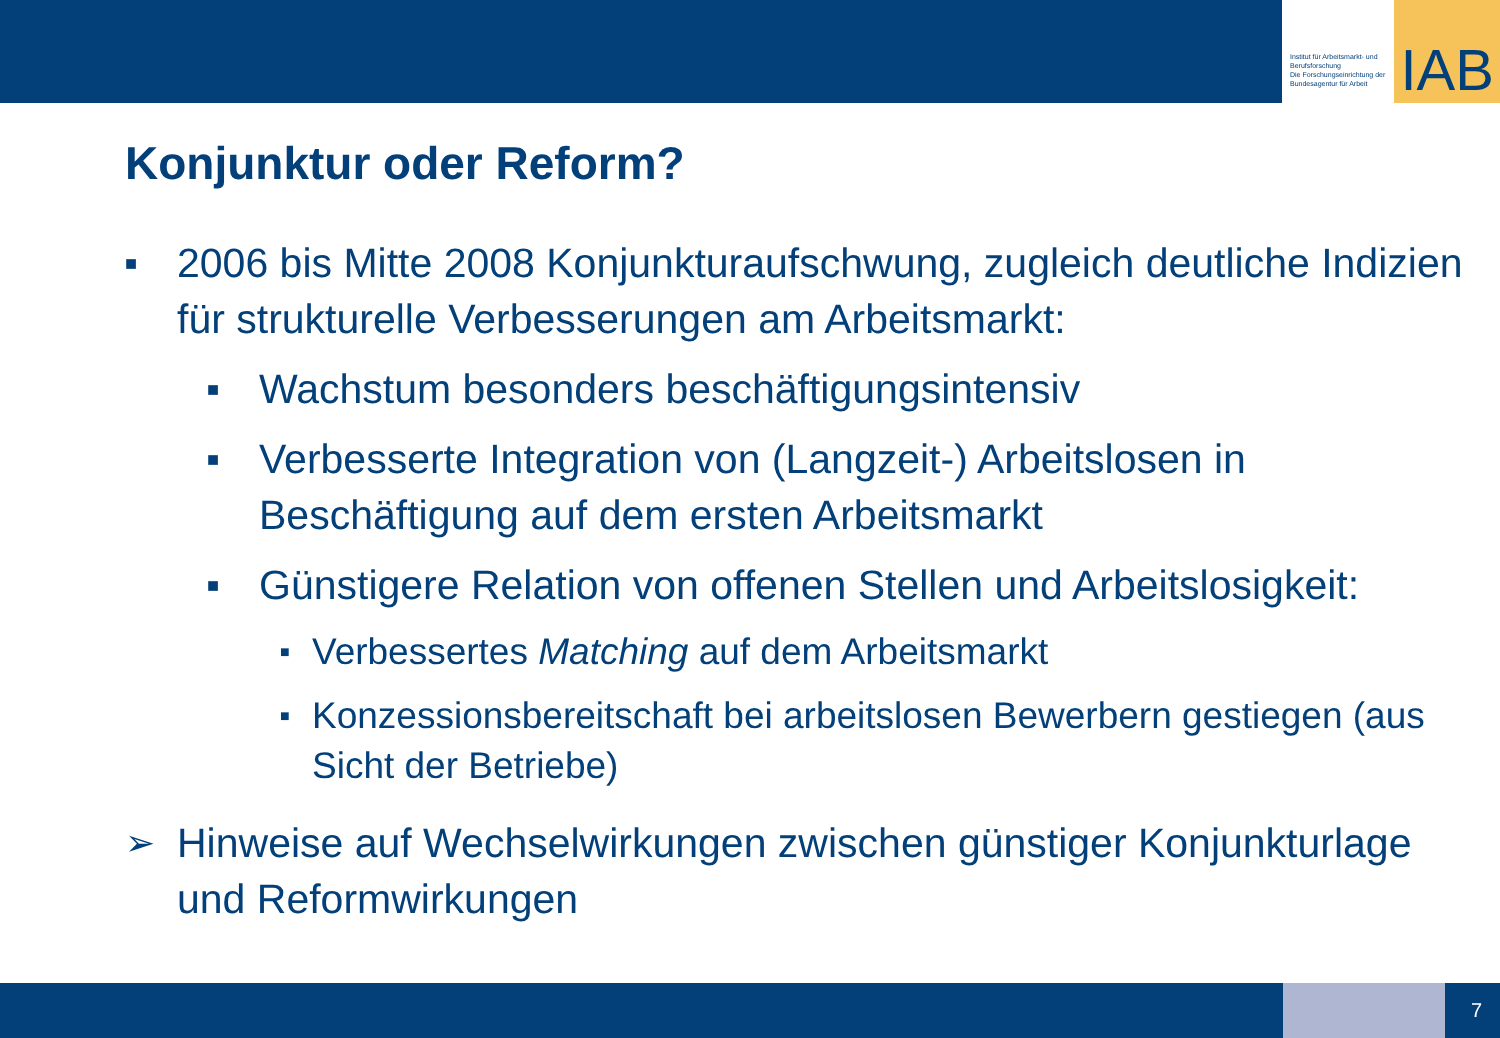Institut für Arbeitsmarkt- und Berufsforschung
Die Forschungseinrichtung der Bundesagentur für Arbeit
IAB
Konjunktur oder Reform?
■ 2006 bis Mitte 2008 Konjunkturaufschwung, zugleich deutliche Indizien für strukturelle Verbesserungen am Arbeitsmarkt:
■ Wachstum besonders beschäftigungsintensiv
■ Verbesserte Integration von (Langzeit-) Arbeitslosen in Beschäftigung auf dem ersten Arbeitsmarkt
■ Günstigere Relation von offenen Stellen und Arbeitslosigkeit:
■ Verbessertes Matching auf dem Arbeitsmarkt
■ Konzessionsbereitschaft bei arbeitslosen Bewerbern gestiegen (aus Sicht der Betriebe)
➢ Hinweise auf Wechselwirkungen zwischen günstiger Konjunkturlage und Reformwirkungen
7